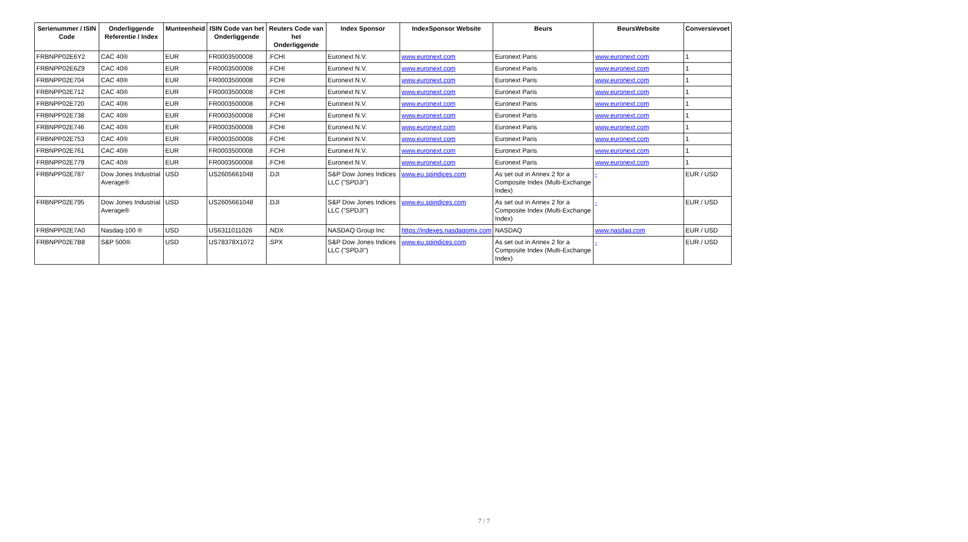| Serienummer / ISIN Code | Onderliggende Referentie / Index | Munteenheid | ISIN Code van het Onderliggende | Reuters Code van het Onderliggende | Index Sponsor | IndexSponsor Website | Beurs | BeursWebsite | Conversievoet |
| --- | --- | --- | --- | --- | --- | --- | --- | --- | --- |
| FRBNPP02E6Y2 | CAC 40® | EUR | FR0003500008 | .FCHI | Euronext N.V. | www.euronext.com | Euronext Paris | www.euronext.com | 1 |
| FRBNPP02E6Z9 | CAC 40® | EUR | FR0003500008 | .FCHI | Euronext N.V. | www.euronext.com | Euronext Paris | www.euronext.com | 1 |
| FRBNPP02E704 | CAC 40® | EUR | FR0003500008 | .FCHI | Euronext N.V. | www.euronext.com | Euronext Paris | www.euronext.com | 1 |
| FRBNPP02E712 | CAC 40® | EUR | FR0003500008 | .FCHI | Euronext N.V. | www.euronext.com | Euronext Paris | www.euronext.com | 1 |
| FRBNPP02E720 | CAC 40® | EUR | FR0003500008 | .FCHI | Euronext N.V. | www.euronext.com | Euronext Paris | www.euronext.com | 1 |
| FRBNPP02E738 | CAC 40® | EUR | FR0003500008 | .FCHI | Euronext N.V. | www.euronext.com | Euronext Paris | www.euronext.com | 1 |
| FRBNPP02E746 | CAC 40® | EUR | FR0003500008 | .FCHI | Euronext N.V. | www.euronext.com | Euronext Paris | www.euronext.com | 1 |
| FRBNPP02E753 | CAC 40® | EUR | FR0003500008 | .FCHI | Euronext N.V. | www.euronext.com | Euronext Paris | www.euronext.com | 1 |
| FRBNPP02E761 | CAC 40® | EUR | FR0003500008 | .FCHI | Euronext N.V. | www.euronext.com | Euronext Paris | www.euronext.com | 1 |
| FRBNPP02E779 | CAC 40® | EUR | FR0003500008 | .FCHI | Euronext N.V. | www.euronext.com | Euronext Paris | www.euronext.com | 1 |
| FRBNPP02E787 | Dow Jones Industrial Average® | USD | US2605661048 | .DJI | S&P Dow Jones Indices LLC ("SPDJI") | www.eu.spindices.com | As set out in Annex 2 for a Composite Index (Multi-Exchange Index) | - | EUR / USD |
| FRBNPP02E795 | Dow Jones Industrial Average® | USD | US2605661048 | .DJI | S&P Dow Jones Indices LLC ("SPDJI") | www.eu.spindices.com | As set out in Annex 2 for a Composite Index (Multi-Exchange Index) | - | EUR / USD |
| FRBNPP02E7A0 | Nasdaq-100 ® | USD | US6311011026 | .NDX | NASDAQ Group Inc | https://indexes.nasdaqomx.com | NASDAQ | www.nasdaq.com | EUR / USD |
| FRBNPP02E7B8 | S&P 500® | USD | US78378X1072 | .SPX | S&P Dow Jones Indices LLC ("SPDJI") | www.eu.spindices.com | As set out in Annex 2 for a Composite Index (Multi-Exchange Index) | - | EUR / USD |
7 / 7